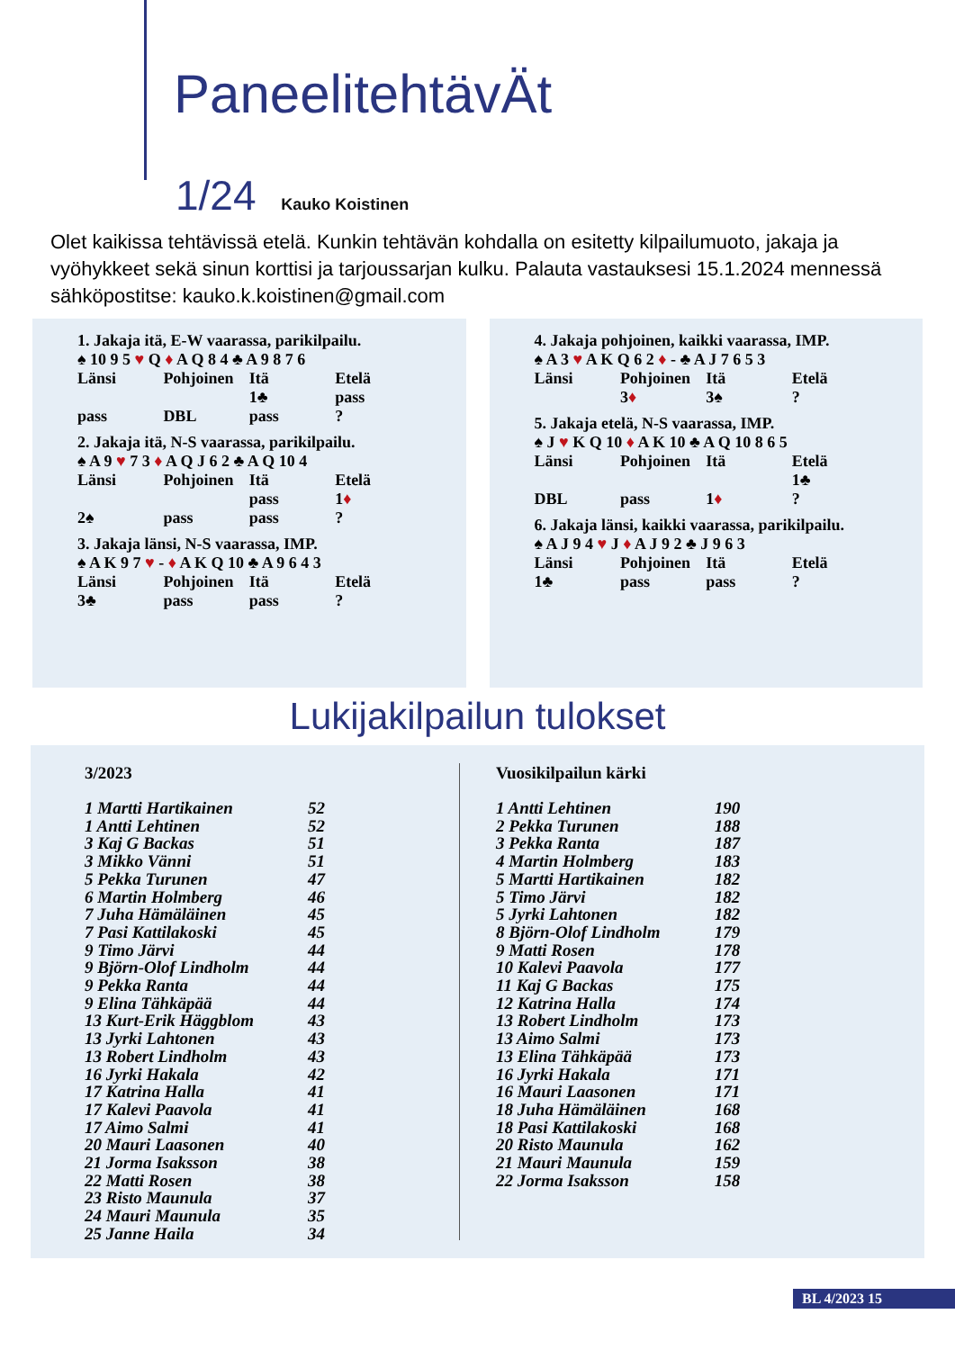PaneelitehtävÄt
1/24 Kauko Koistinen
Olet kaikissa tehtävissä etelä. Kunkin tehtävän kohdalla on esitetty kilpailumuoto, jakaja ja vyöhykkeet sekä sinun korttisi ja tarjoussarjan kulku. Palauta vastauksesi 15.1.2024 mennessä sähköpostitse: kauko.k.koistinen@gmail.com
1. Jakaja itä, E-W vaarassa, parikilpailu.
♠ 10 9 5 ♥ Q ♦ A Q 8 4 ♣ A 9 8 7 6
| Länsi | Pohjoinen | Itä | Etelä |
| | | 1♣ | pass |
| pass | DBL | pass | ? |
2. Jakaja itä, N-S vaarassa, parikilpailu.
♠ A 9 ♥ 7 3 ♦ A Q J 6 2 ♣ A Q 10 4
| Länsi | Pohjoinen | Itä | Etelä |
| | | pass | 1 ♦ |
| 2♠ | pass | pass | ? |
3. Jakaja länsi, N-S vaarassa, IMP.
♠ A K 9 7 ♥ - ♦ A K Q 10 ♣ A 9 6 4 3
| Länsi | Pohjoinen | Itä | Etelä |
| 3♣ | pass | pass | ? |
4. Jakaja pohjoinen, kaikki vaarassa, IMP.
♠ A 3 ♥ A K Q 6 2 ♦ - ♣ A J 7 6 5 3
| Länsi | Pohjoinen | Itä | Etelä |
| | 3 ♦ | 3♠ | ? |
5. Jakaja etelä, N-S vaarassa, IMP.
♠ J ♥ K Q 10 ♦ A K 10 ♣ A Q 10 8 6 5
| Länsi | Pohjoinen | Itä | Etelä |
| | | | 1♣ |
| DBL | pass | 1 ♦ | ? |
6. Jakaja länsi, kaikki vaarassa, parikilpailu.
♠ A J 9 4 ♥ J ♦ A J 9 2 ♣ J 9 6 3
| Länsi | Pohjoinen | Itä | Etelä |
| 1♣ | pass | pass | ? |
Lukijakilpailun tulokset
3/2023
| 1 Martti Hartikainen | 52 |
| 1 Antti Lehtinen | 52 |
| 3 Kaj G Backas | 51 |
| 3 Mikko Vänni | 51 |
| 5 Pekka Turunen | 47 |
| 6 Martin Holmberg | 46 |
| 7 Juha Hämäläinen | 45 |
| 7 Pasi Kattilakoski | 45 |
| 9 Timo Järvi | 44 |
| 9 Björn-Olof Lindholm | 44 |
| 9 Pekka Ranta | 44 |
| 9 Elina Tähkäpää | 44 |
| 13 Kurt-Erik Häggblom | 43 |
| 13 Jyrki Lahtonen | 43 |
| 13 Robert Lindholm | 43 |
| 16 Jyrki Hakala | 42 |
| 17 Katrina Halla | 41 |
| 17 Kalevi Paavola | 41 |
| 17 Aimo Salmi | 41 |
| 20 Mauri Laasonen | 40 |
| 21 Jorma Isaksson | 38 |
| 22 Matti Rosen | 38 |
| 23 Risto Maunula | 37 |
| 24 Mauri Maunula | 35 |
| 25 Janne Haila | 34 |
Vuosikilpailun kärki
| 1 Antti Lehtinen | 190 |
| 2 Pekka Turunen | 188 |
| 3 Pekka Ranta | 187 |
| 4 Martin Holmberg | 183 |
| 5 Martti Hartikainen | 182 |
| 5 Timo Järvi | 182 |
| 5 Jyrki Lahtonen | 182 |
| 8 Björn-Olof Lindholm | 179 |
| 9 Matti Rosen | 178 |
| 10 Kalevi Paavola | 177 |
| 11 Kaj G Backas | 175 |
| 12 Katrina Halla | 174 |
| 13 Robert Lindholm | 173 |
| 13 Aimo Salmi | 173 |
| 13 Elina Tähkäpää | 173 |
| 16 Jyrki Hakala | 171 |
| 16 Mauri Laasonen | 171 |
| 18 Juha Hämäläinen | 168 |
| 18 Pasi Kattilakoski | 168 |
| 20 Risto Maunula | 162 |
| 21 Mauri Maunula | 159 |
| 22 Jorma Isaksson | 158 |
BL 4/2023 15